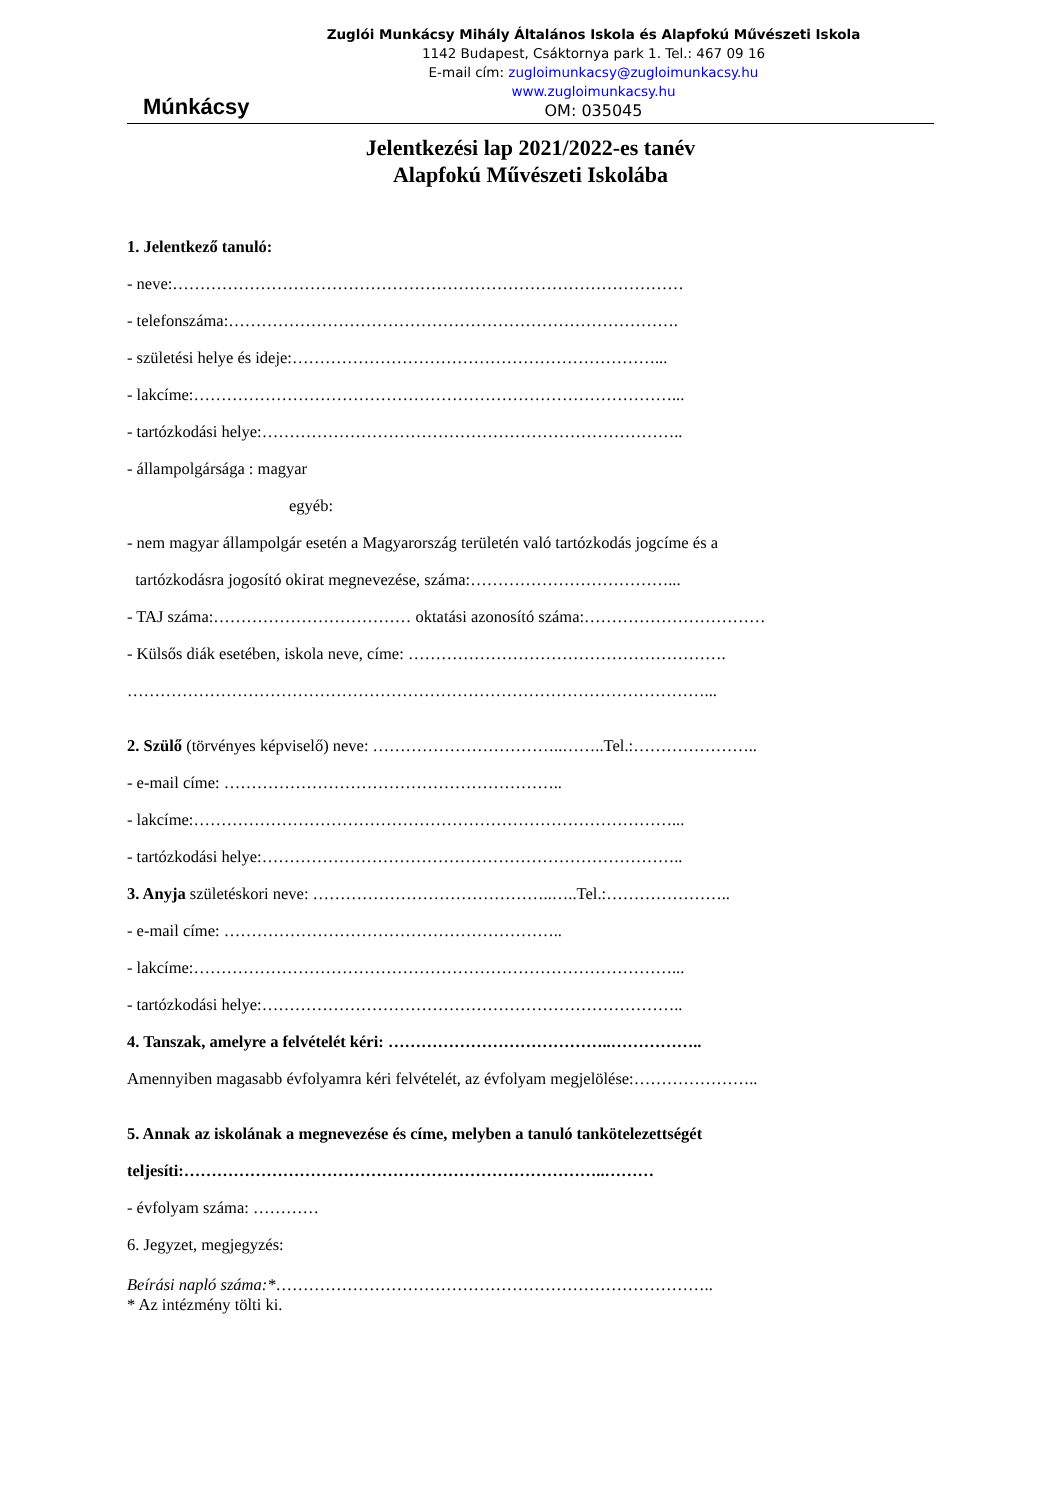Múnkácsy
Zuglói Munkácsy Mihály Általános Iskola és Alapfokú Művészeti Iskola
1142 Budapest, Csáktornya park 1. Tel.: 467 09 16
E-mail cím: zugloimunkacsy@zugloimunkacsy.hu
www.zugloimunkacsy.hu
OM: 035045
Jelentkezési lap 2021/2022-es tanév
Alapfokú Művészeti Iskolába
1. Jelentkező tanuló:
- neve:…………………………………………………………………………………
- telefonszáma:……………………………………………………………………….
- születési helye és ideje:…………………………………………………………...
- lakcíme:……………………………………………………………………………...
- tartózkodási helye:…………………………………………………………………..
- állampolgársága : magyar
egyéb:
- nem magyar állampolgár esetén a Magyarország területén való tartózkodás jogcíme és a
tartózkodásra jogosító okirat megnevezése, száma:………………………………...
- TAJ száma:……………………………… oktatási azonosító száma:……………………………
- Külsős diák esetében, iskola neve, címe: ………………………………………………….
……………………………………………………………………………………………...
2. Szülő (törvényes képviselő) neve: ……………………………..……..Tel.:…………………..
- e-mail címe: ……………………………………………………..
- lakcíme:……………………………………………………………………………...
- tartózkodási helye:…………………………………………………………………..
3. Anyja születéskori neve: ……………………………………..…..Tel.:…………………..
- e-mail címe: ……………………………………………………..
- lakcíme:……………………………………………………………………………...
- tartózkodási helye:…………………………………………………………………..
4. Tanszak, amelyre a felvételét kéri: …………………………………..……………..
Amennyiben magasabb évfolyamra kéri felvételét, az évfolyam megjelölése:…………………..
5. Annak az iskolának a megnevezése és címe, melyben a tanuló tankötelezettségét
teljesíti:…………………………………………………………………..………
- évfolyam száma: …………
6. Jegyzet, megjegyzés:
Beírási napló száma:*……………………………………………………………………..
* Az intézmény tölti ki.